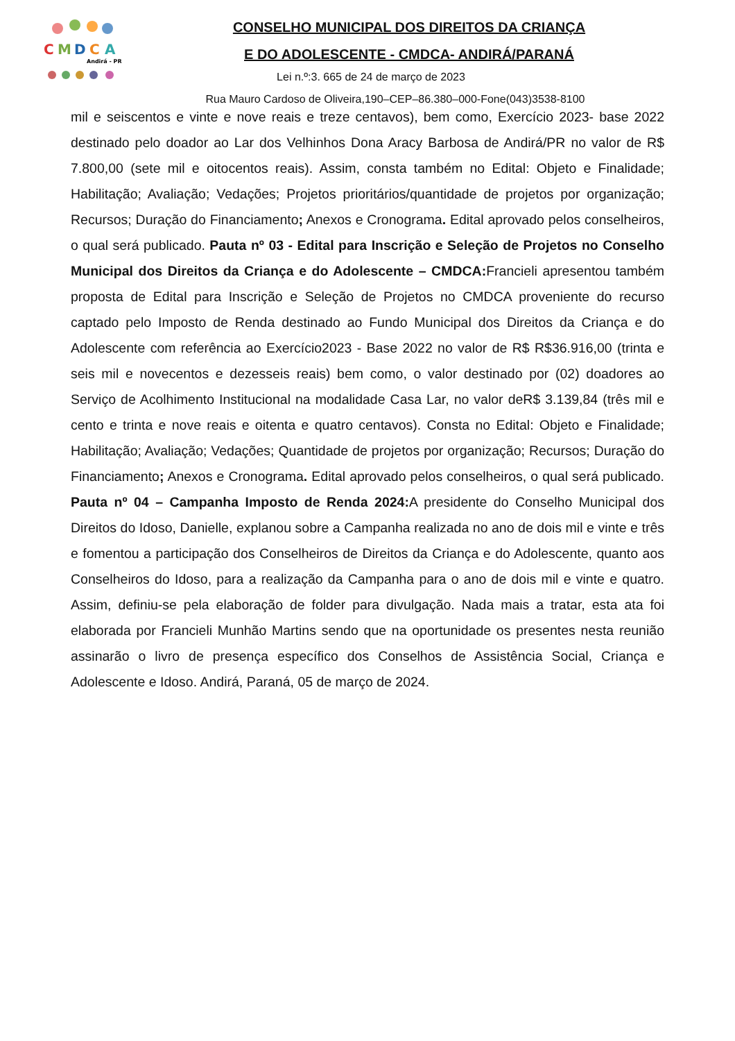C
M
D
C
A
Andirá - PR
CONSELHO MUNICIPAL DOS DIREITOS DA CRIANÇA
E DO ADOLESCENTE - CMDCA- ANDIRÁ/PARANÁ
Lei n.º:3. 665 de 24 de março de 2023
Rua Mauro Cardoso de Oliveira,190–CEP–86.380–000-Fone(043)3538-8100
mil e seiscentos e vinte e nove reais e treze centavos), bem como, Exercício 2023- base 2022 destinado pelo doador ao Lar dos Velhinhos Dona Aracy Barbosa de Andirá/PR no valor de R$ 7.800,00 (sete mil e oitocentos reais). Assim, consta também no Edital: Objeto e Finalidade; Habilitação; Avaliação; Vedações; Projetos prioritários/quantidade de projetos por organização; Recursos; Duração do Financiamento; Anexos e Cronograma. Edital aprovado pelos conselheiros, o qual será publicado. Pauta nº 03 - Edital para Inscrição e Seleção de Projetos no Conselho Municipal dos Direitos da Criança e do Adolescente – CMDCA: Francieli apresentou também proposta de Edital para Inscrição e Seleção de Projetos no CMDCA proveniente do recurso captado pelo Imposto de Renda destinado ao Fundo Municipal dos Direitos da Criança e do Adolescente com referência ao Exercício2023 - Base 2022 no valor de R$ R$36.916,00 (trinta e seis mil e novecentos e dezesseis reais) bem como, o valor destinado por (02) doadores ao Serviço de Acolhimento Institucional na modalidade Casa Lar, no valor deR$ 3.139,84 (três mil e cento e trinta e nove reais e oitenta e quatro centavos). Consta no Edital: Objeto e Finalidade; Habilitação; Avaliação; Vedações; Quantidade de projetos por organização; Recursos; Duração do Financiamento; Anexos e Cronograma. Edital aprovado pelos conselheiros, o qual será publicado. Pauta nº 04 – Campanha Imposto de Renda 2024: A presidente do Conselho Municipal dos Direitos do Idoso, Danielle, explanou sobre a Campanha realizada no ano de dois mil e vinte e três e fomentou a participação dos Conselheiros de Direitos da Criança e do Adolescente, quanto aos Conselheiros do Idoso, para a realização da Campanha para o ano de dois mil e vinte e quatro. Assim, definiu-se pela elaboração de folder para divulgação. Nada mais a tratar, esta ata foi elaborada por Francieli Munhão Martins sendo que na oportunidade os presentes nesta reunião assinarão o livro de presença específico dos Conselhos de Assistência Social, Criança e Adolescente e Idoso. Andirá, Paraná, 05 de março de 2024.